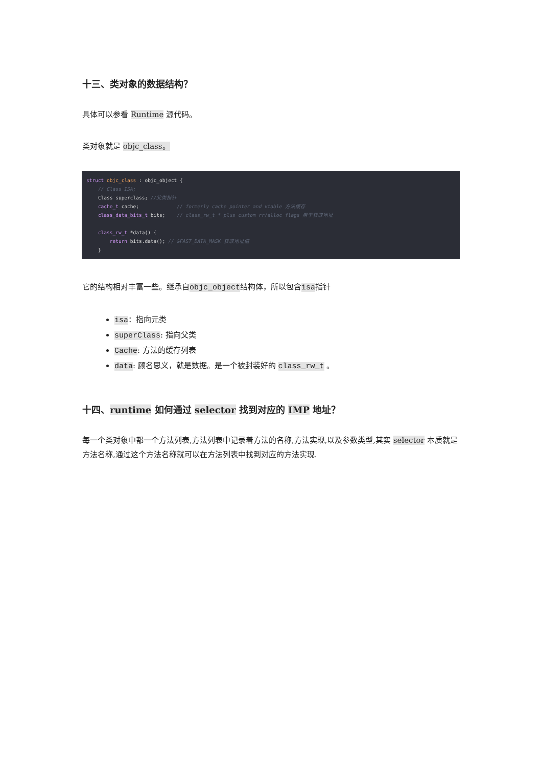十三、类对象的数据结构？
具体可以参看 Runtime 源代码。
类对象就是 objc_class。
struct objc_class : objc_object {
    // Class ISA;
    Class superclass; //父类指针
    cache_t cache;             // formerly cache pointer and vtable 方法缓存
    class_data_bits_t bits;    // class_rw_t * plus custom rr/alloc flags 用于获取地址

    class_rw_t *data() {
        return bits.data(); // &FAST_DATA_MASK 获取地址值
    }
它的结构相对丰富一些。继承自objc_object结构体，所以包含isa指针
isa：指向元类
superClass: 指向父类
Cache: 方法的缓存列表
data: 顾名思义，就是数据。是一个被封装好的 class_rw_t 。
十四、runtime 如何通过 selector 找到对应的 IMP 地址？
每一个类对象中都一个方法列表,方法列表中记录着方法的名称,方法实现,以及参数类型,其实 selector 本质就是方法名称,通过这个方法名称就可以在方法列表中找到对应的方法实现.